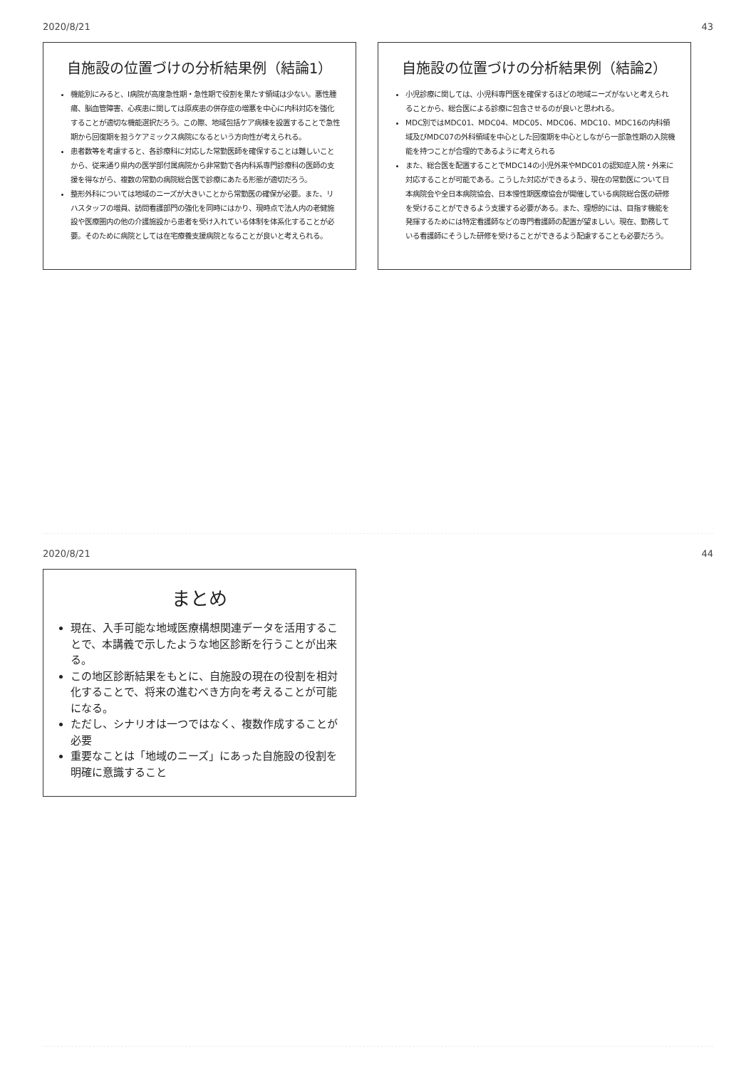2020/8/21 43
自施設の位置づけの分析結果例（結論1）
機能別にみると、I病院が高度急性期・急性期で役割を果たす領域は少ない。悪性腫瘍、脳血管障害、心疾患に関しては原疾患の併存症の増悪を中心に内科対応を強化することが適切な機能選択だろう。この際、地域包括ケア病棟を設置することで急性期から回復期を担うケアミックス病院になるという方向性が考えられる。
患者数等を考慮すると、各診療科に対応した常勤医師を確保することは難しいことから、従来通り県内の医学部付属病院から非常勤で各内科系専門診療科の医師の支援を得ながら、複数の常勤の病院総合医で診療にあたる形態が適切だろう。
整形外科については地域のニーズが大きいことから常勤医の確保が必要。また、リハスタッフの増員、訪問看護部門の強化を同時にはかり、現時点で法人内の老健施設や医療圏内の他の介護施設から患者を受け入れている体制を体系化することが必要。そのために病院としては在宅療養支援病院となることが良いと考えられる。
自施設の位置づけの分析結果例（結論2）
小児診療に関しては、小児科専門医を確保するほどの地域ニーズがないと考えられることから、総合医による診療に包含させるのが良いと思われる。
MDC別ではMDC01、MDC04、MDC05、MDC06、MDC10、MDC16の内科領域及びMDC07の外科領域を中心とした回復期を中心としながら一部急性期の入院機能を持つことが合理的であるように考えられる
また、総合医を配置することでMDC14の小児外来やMDC01の認知症入院・外来に対応することが可能である。こうした対応ができるよう、現在の常勤医について日本病院会や全日本病院協会、日本慢性期医療協会が開催している病院総合医の研修を受けることができるよう支援する必要がある。また、理想的には、目指す機能を発揮するためには特定看護師などの専門看護師の配置が望ましい。現在、勤務している看護師にそうした研修を受けることができるよう配慮することも必要だろう。
2020/8/21 44
まとめ
現在、入手可能な地域医療構想関連データを活用することで、本講義で示したような地区診断を行うことが出来る。
この地区診断結果をもとに、自施設の現在の役割を相対化することで、将来の進むべき方向を考えることが可能になる。
ただし、シナリオは一つではなく、複数作成することが必要
重要なことは「地域のニーズ」にあった自施設の役割を明確に意識すること